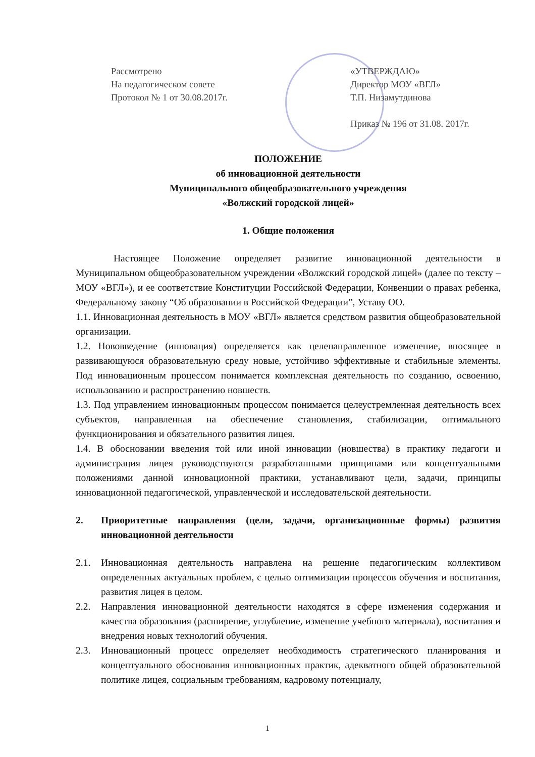Рассмотрено
На педагогическом совете
Протокол № 1 от 30.08.2017г.
«УТВЕРЖДАЮ»
Директор МОУ «ВГЛ»
Т.П. Низамутдинова
Приказ № 196 от 31.08. 2017г.
ПОЛОЖЕНИЕ
об инновационной деятельности
Муниципального общеобразовательного учреждения
«Волжский городской лицей»
1. Общие положения
Настоящее Положение определяет развитие инновационной деятельности в Муниципальном общеобразовательном учреждении «Волжский городской лицей» (далее по тексту – МОУ «ВГЛ»), и ее соответствие Конституции Российской Федерации, Конвенции о правах ребенка, Федеральному закону “Об образовании в Российской Федерации”, Уставу ОО.
1.1. Инновационная деятельность в МОУ «ВГЛ» является средством развития общеобразовательной организации.
1.2. Нововведение (инновация) определяется как целенаправленное изменение, вносящее в развивающуюся образовательную среду новые, устойчиво эффективные и стабильные элементы. Под инновационным процессом понимается комплексная деятельность по созданию, освоению, использованию и распространению новшеств.
1.3. Под управлением инновационным процессом понимается целеустремленная деятельность всех субъектов, направленная на обеспечение становления, стабилизации, оптимального функционирования и обязательного развития лицея.
1.4. В обосновании введения той или иной инновации (новшества) в практику педагоги и администрация лицея руководствуются разработанными принципами или концептуальными положениями данной инновационной практики, устанавливают цели, задачи, принципы инновационной педагогической, управленческой и исследовательской деятельности.
2. Приоритетные направления (цели, задачи, организационные формы) развития инновационной деятельности
2.1. Инновационная деятельность направлена на решение педагогическим коллективом определенных актуальных проблем, с целью оптимизации процессов обучения и воспитания, развития лицея в целом.
2.2. Направления инновационной деятельности находятся в сфере изменения содержания и качества образования (расширение, углубление, изменение учебного материала), воспитания и внедрения новых технологий обучения.
2.3. Инновационный процесс определяет необходимость стратегического планирования и концептуального обоснования инновационных практик, адекватного общей образовательной политике лицея, социальным требованиям, кадровому потенциалу,
1